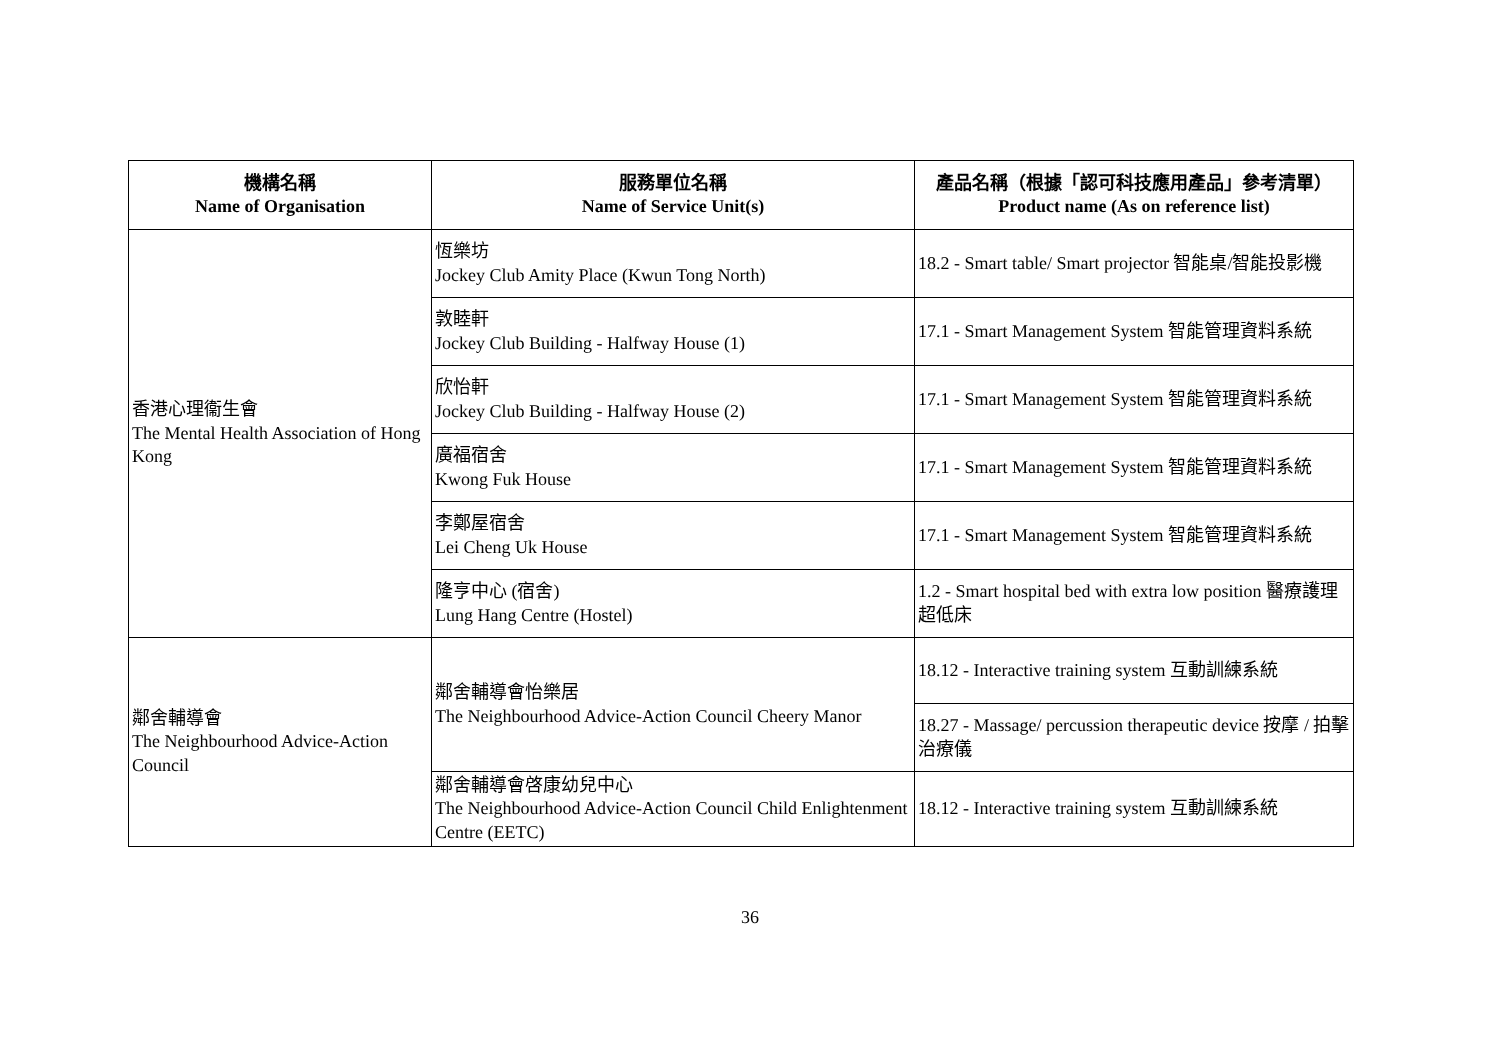| 機構名稱 Name of Organisation | 服務單位名稱 Name of Service Unit(s) | 產品名稱（根據「認可科技應用產品」參考清單） Product name (As on reference list) |
| --- | --- | --- |
| 香港心理衞生會 The Mental Health Association of Hong Kong | 恆樂坊 Jockey Club Amity Place (Kwun Tong North) | 18.2 - Smart table/ Smart projector 智能桌/智能投影機 |
| | 敦睦軒 Jockey Club Building - Halfway House (1) | 17.1 - Smart Management System 智能管理資料系統 |
| | 欣怡軒 Jockey Club Building - Halfway House (2) | 17.1 - Smart Management System 智能管理資料系統 |
| | 廣福宿舍 Kwong Fuk House | 17.1 - Smart Management System 智能管理資料系統 |
| | 李鄭屋宿舍 Lei Cheng Uk House | 17.1 - Smart Management System 智能管理資料系統 |
| | 隆亨中心 (宿舍) Lung Hang Centre (Hostel) | 1.2 - Smart hospital bed with extra low position 醫療護理超低床 |
| 鄰舍輔導會 The Neighbourhood Advice-Action Council | 鄰舍輔導會怡樂居 The Neighbourhood Advice-Action Council Cheery Manor | 18.12 - Interactive training system 互動訓練系統 |
| | | 18.27 - Massage/ percussion therapeutic device 按摩 / 拍擊治療儀 |
| | 鄰舍輔導會啓康幼兒中心 The Neighbourhood Advice-Action Council Child Enlightenment Centre (EETC) | 18.12 - Interactive training system 互動訓練系統 |
36